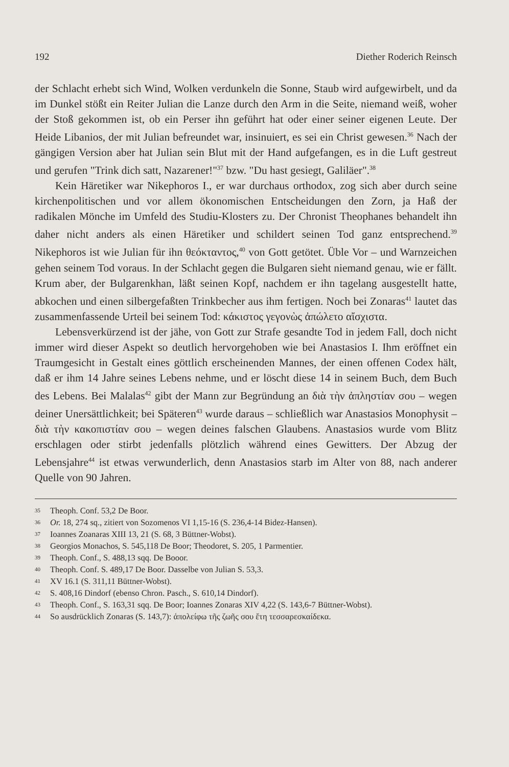192 Diether Roderich Reinsch
der Schlacht erhebt sich Wind, Wolken verdunkeln die Sonne, Staub wird aufgewirbelt, und da im Dunkel stößt ein Reiter Julian die Lanze durch den Arm in die Seite, niemand weiß, woher der Stoß gekommen ist, ob ein Perser ihn geführt hat oder einer seiner eigenen Leute. Der Heide Libanios, der mit Julian befreundet war, insinuiert, es sei ein Christ gewesen.<sup>36</sup> Nach der gängigen Version aber hat Julian sein Blut mit der Hand aufgefangen, es in die Luft gestreut und gerufen "Trink dich satt, Nazarener!"<sup>37</sup> bzw. "Du hast gesiegt, Galiläer".<sup>38</sup>
Kein Häretiker war Nikephoros I., er war durchaus orthodox, zog sich aber durch seine kirchenpolitischen und vor allem ökonomischen Entscheidungen den Zorn, ja Haß der radikalen Mönche im Umfeld des Studiu-Klosters zu. Der Chronist Theophanes behandelt ihn daher nicht anders als einen Häretiker und schildert seinen Tod ganz entsprechend.<sup>39</sup> Nikephoros ist wie Julian für ihn θεόκταντος,<sup>40</sup> von Gott getötet. Üble Vor – und Warnzeichen gehen seinem Tod voraus. In der Schlacht gegen die Bulgaren sieht niemand genau, wie er fällt. Krum aber, der Bulgarenkhan, läßt seinen Kopf, nachdem er ihn tagelang ausgestellt hatte, abkochen und einen silbergefaßten Trinkbecher aus ihm fertigen. Noch bei Zonaras<sup>41</sup> lautet das zusammenfassende Urteil bei seinem Tod: κάκιστος γεγονὼς ἀπώλετο αἴσχιστα.
Lebensverkürzend ist der jähe, von Gott zur Strafe gesandte Tod in jedem Fall, doch nicht immer wird dieser Aspekt so deutlich hervorgehoben wie bei Anastasios I. Ihm eröffnet ein Traumgesicht in Gestalt eines göttlich erscheinenden Mannes, der einen offenen Codex hält, daß er ihm 14 Jahre seines Lebens nehme, und er löscht diese 14 in seinem Buch, dem Buch des Lebens. Bei Malalas<sup>42</sup> gibt der Mann zur Begründung an διὰ τὴν ἀπληστίαν σου – wegen deiner Unersättlichkeit; bei Späteren<sup>43</sup> wurde daraus – schließlich war Anastasios Monophysit – διὰ τὴν κακοπιστίαν σου – wegen deines falschen Glaubens. Anastasios wurde vom Blitz erschlagen oder stirbt jedenfalls plötzlich während eines Gewitters. Der Abzug der Lebensjahre<sup>44</sup> ist etwas verwunderlich, denn Anastasios starb im Alter von 88, nach anderer Quelle von 90 Jahren.
35 Theoph. Conf. 53,2 De Boor.
36 Or. 18, 274 sq., zitiert von Sozomenos VI 1,15-16 (S. 236,4-14 Bidez-Hansen).
37 Ioannes Zoanaras XIII 13, 21 (S. 68, 3 Büttner-Wobst).
38 Georgios Monachos, S. 545,118 De Boor; Theodoret, S. 205, 1 Parmentier.
39 Theoph. Conf., S. 488,13 sqq. De Booor.
40 Theoph. Conf. S. 489,17 De Boor. Dasselbe von Julian S. 53,3.
41 XV 16.1 (S. 311,11 Büttner-Wobst).
42 S. 408,16 Dindorf (ebenso Chron. Pasch., S. 610,14 Dindorf).
43 Theoph. Conf., S. 163,31 sqq. De Boor; Ioannes Zonaras XIV 4,22 (S. 143,6-7 Büttner-Wobst).
44 So ausdrücklich Zonaras (S. 143,7): ἀπολείφω τῆς ζωῆς σου ἔτη τεσσαρεσκαίδεκα.